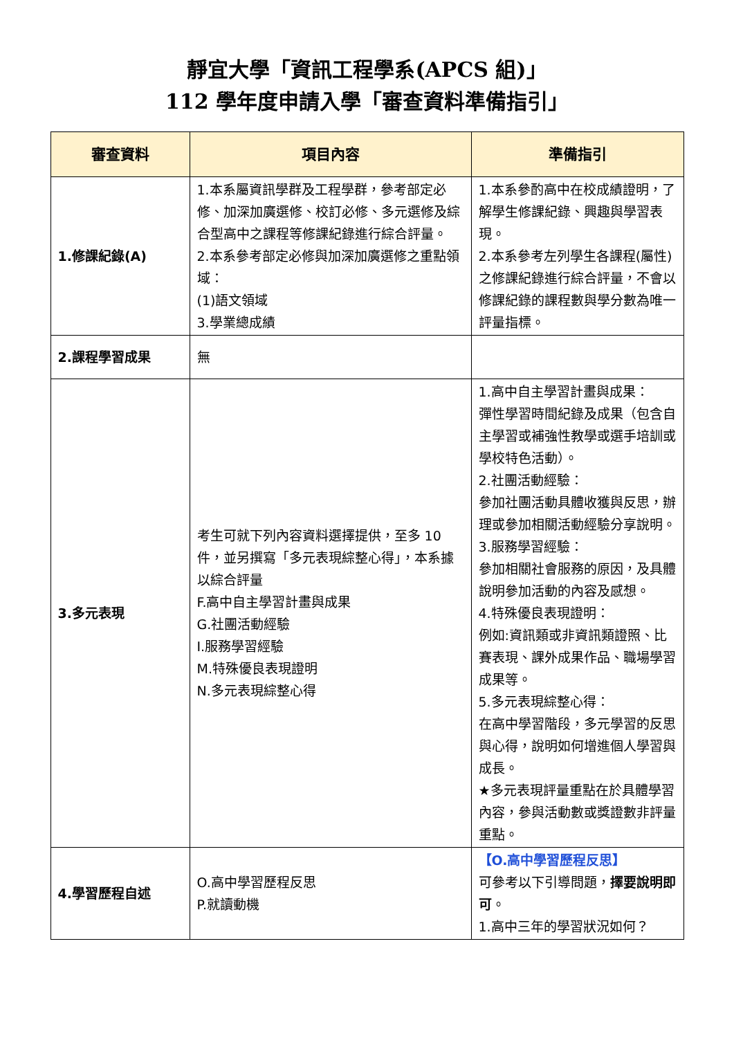靜宜大學「資訊工程學系(APCS 組)」
112 學年度申請入學「審查資料準備指引」
| 審查資料 | 項目內容 | 準備指引 |
| --- | --- | --- |
| 1.修課紀錄(A) | 1.本系屬資訊學群及工程學群，參考部定必修、加深加廣選修、校訂必修、多元選修及綜合型高中之課程等修課紀錄進行綜合評量。 2.本系參考部定必修與加深加廣選修之重點領域： (1)語文領域 3.學業總成績 | 1.本系參酌高中在校成績證明，了解學生修課紀錄、興趣與學習表現。 2.本系參考左列學生各課程(屬性)之修課紀錄進行綜合評量，不會以修課紀錄的課程數與學分數為唯一評量指標。 |
| 2.課程學習成果 | 無 | |
| 3.多元表現 | 考生可就下列內容資料選擇提供，至多 10 件，並另撰寫「多元表現綜整心得」，本系據以綜合評量 F.高中自主學習計畫與成果 G.社團活動經驗 I.服務學習經驗 M.特殊優良表現證明 N.多元表現綜整心得 | 1.高中自主學習計畫與成果： 彈性學習時間紀錄及成果（包含自主學習或補強性教學或選手培訓或學校特色活動）。 2.社團活動經驗： 參加社團活動具體收獲與反思，辦理或參加相關活動經驗分享說明。 3.服務學習經驗： 參加相關社會服務的原因，及具體說明參加活動的內容及感想。 4.特殊優良表現證明： 例如:資訊類或非資訊類證照、比賽表現、課外成果作品、職場學習成果等。 5.多元表現綜整心得： 在高中學習階段，多元學習的反思與心得，說明如何增進個人學習與成長。 ★多元表現評量重點在於具體學習內容，參與活動數或獎證數非評量重點。 |
| 4.學習歷程自述 | O.高中學習歷程反思 P.就讀動機 | 【O.高中學習歷程反思】 可參考以下引導問題， 擇要說明即可 。 1.高中三年的學習狀況如何？ |